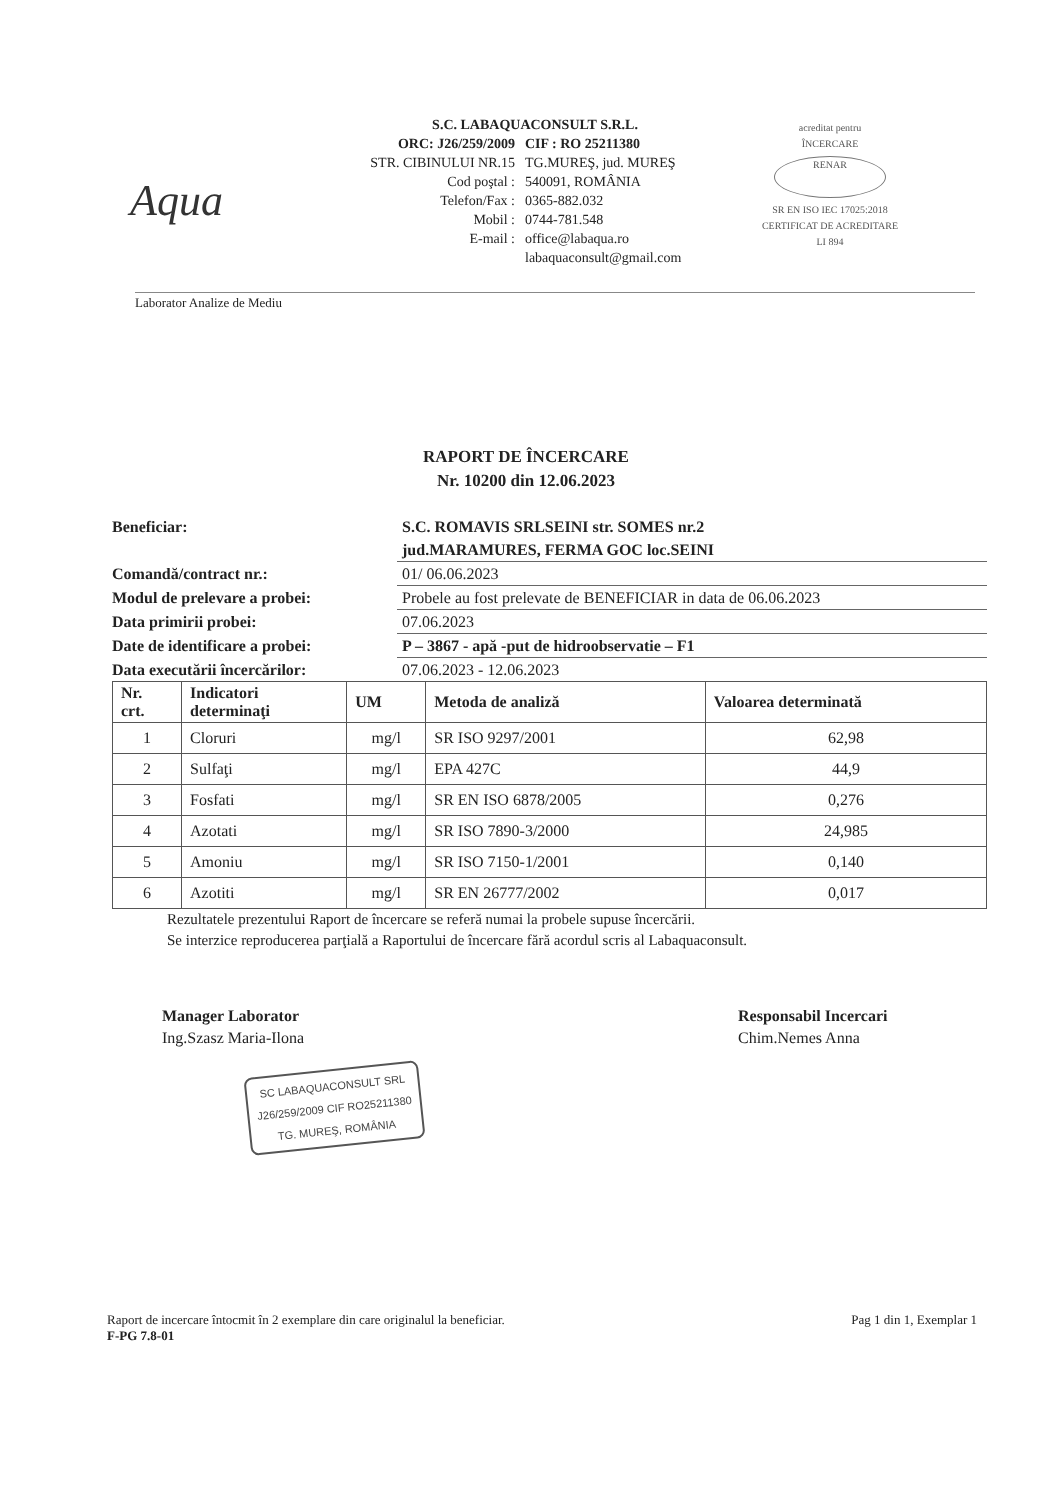Aqua
S.C. LABAQUACONSULT S.R.L.
ORC: J26/259/2009 CIF : RO 25211380
STR. CIBINULUI NR.15 TG.MUREŞ, jud. MUREŞ
Cod poştal : 540091, ROMÂNIA
Telefon/Fax : 0365-882.032
Mobil : 0744-781.548
E-mail : office@labaqua.ro
labaquaconsult@gmail.com
acreditat pentru
ÎNCERCARE
RENAR
SR EN ISO IEC 17025:2018
CERTIFICAT DE ACREDITARE
LI 894
Laborator Analize de Mediu
RAPORT DE ÎNCERCARE
Nr. 10200 din 12.06.2023
Beneficiar: S.C. ROMAVIS SRLSEINI str. SOMES nr.2
jud.MARAMURES, FERMA GOC loc.SEINI
Comandă/contract nr.: 01/ 06.06.2023
Modul de prelevare a probei: Probele au fost prelevate de BENEFICIAR in data de 06.06.2023
Data primirii probei: 07.06.2023
Date de identificare a probei:
P – 3867 - apă -put de hidroobservatie – F1
Data executării încercărilor: 07.06.2023 - 12.06.2023
| Nr. crt. | Indicatori determinaţi | UM | Metoda de analiză | Valoarea determinată |
| --- | --- | --- | --- | --- |
| 1 | Cloruri | mg/l | SR ISO 9297/2001 | 62,98 |
| 2 | Sulfaţi | mg/l | EPA 427C | 44,9 |
| 3 | Fosfati | mg/l | SR EN ISO 6878/2005 | 0,276 |
| 4 | Azotati | mg/l | SR ISO 7890-3/2000 | 24,985 |
| 5 | Amoniu | mg/l | SR ISO 7150-1/2001 | 0,140 |
| 6 | Azotiti | mg/l | SR EN 26777/2002 | 0,017 |
Rezultatele prezentului Raport de încercare se referă numai la probele supuse încercării.
Se interzice reproducerea parţială a Raportului de încercare fără acordul scris al Labaquaconsult.
Manager Laborator
Ing.Szasz Maria-Ilona
SC LABAQUACONSULT SRL
J26/259/2009 CIF RO25211380
TG. MUREŞ, ROMÂNIA
Responsabil Incercari
Chim.Nemes Anna
Raport de incercare întocmit în 2 exemplare din care originalul la beneficiar.
F-PG 7.8-01
Pag 1 din 1, Exemplar 1